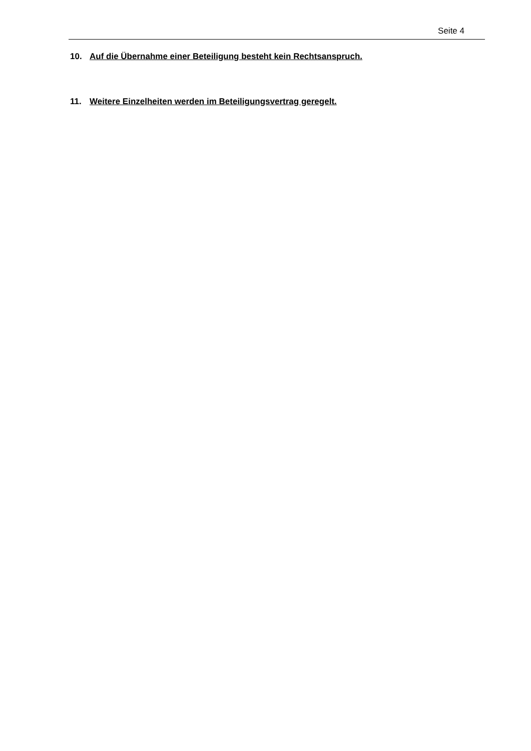Seite 4
10. Auf die Übernahme einer Beteiligung besteht kein Rechtsanspruch.
11. Weitere Einzelheiten werden im Beteiligungsvertrag geregelt.